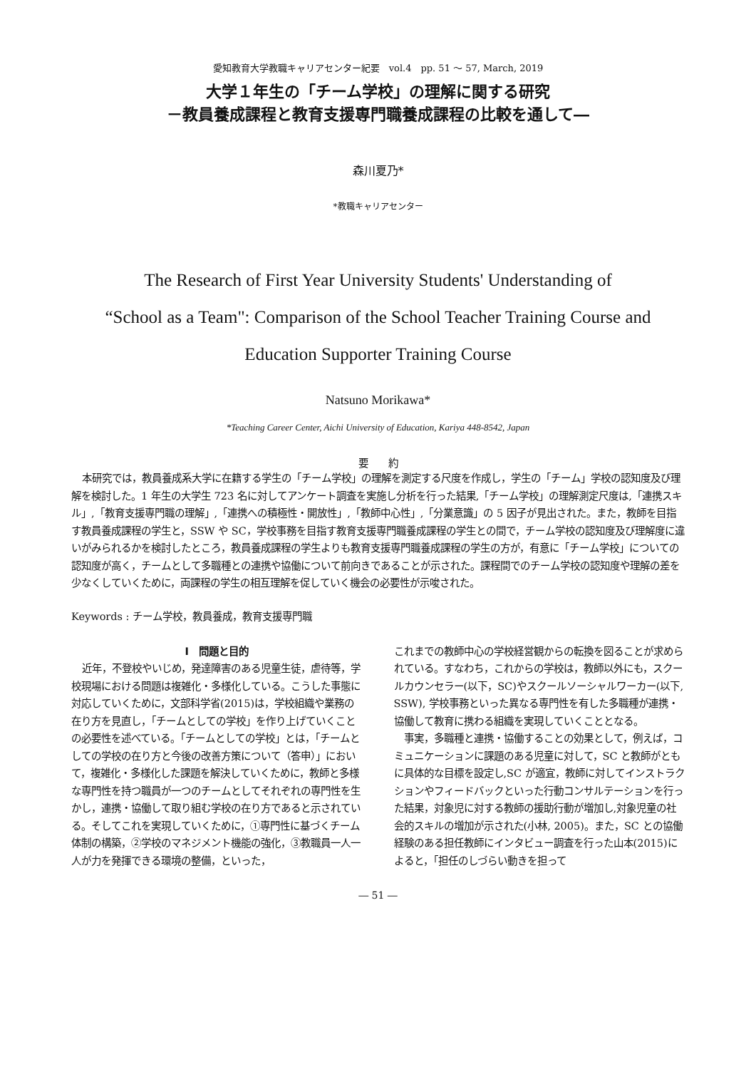愛知教育大学教職キャリアセンター紀要　vol.4　pp. 51 ～ 57, March, 2019
大学１年生の「チーム学校」の理解に関する研究
－教員養成課程と教育支援専門職養成課程の比較を通して―
森川夏乃*
*教職キャリアセンター
The Research of First Year University Students' Understanding of
“School as a Team": Comparison of the School Teacher Training Course and
Education Supporter Training Course
Natsuno Morikawa*
*Teaching Career Center, Aichi University of Education, Kariya 448-8542, Japan
要　　約
本研究では，教員養成系大学に在籍する学生の「チーム学校」の理解を測定する尺度を作成し，学生の「チーム」学校の認知度及び理解を検討した。1 年生の大学生 723 名に対してアンケート調査を実施し分析を行った結果,「チーム学校」の理解測定尺度は,「連携スキル」,「教育支援専門職の理解」,「連携への積極性・開放性」,「教師中心性」,「分業意識」の 5 因子が見出された。また，教師を目指す教員養成課程の学生と，SSW や SC，学校事務を目指す教育支援専門職養成課程の学生との間で，チーム学校の認知度及び理解度に違いがみられるかを検討したところ，教員養成課程の学生よりも教育支援専門職養成課程の学生の方が，有意に「チーム学校」についての認知度が高く，チームとして多職種との連携や協働について前向きであることが示された。課程間でのチーム学校の認知度や理解の差を少なくしていくために，両課程の学生の相互理解を促していく機会の必要性が示唆された。
Keywords : チーム学校，教員養成，教育支援専門職
Ⅰ　問題と目的
近年，不登校やいじめ，発達障害のある児童生徒，虐待等，学校現場における問題は複雑化・多様化している。こうした事態に対応していくために，文部科学省(2015)は，学校組織や業務の在り方を見直し，「チームとしての学校」を作り上げていくことの必要性を述べている。「チームとしての学校」とは，「チームとしての学校の在り方と今後の改善方策について（答申）」において，複雑化・多様化した課題を解決していくために，教師と多様な専門性を持つ職員が一つのチームとしてそれぞれの専門性を生かし，連携・協働して取り組む学校の在り方であると示されている。そしてこれを実現していくために，①専門性に基づくチーム体制の構築，②学校のマネジメント機能の強化，③教職員一人一人が力を発揮できる環境の整備，といった，
これまでの教師中心の学校経営観からの転換を図ることが求められている。すなわち，これからの学校は，教師以外にも，スクールカウンセラー(以下，SC)やスクールソーシャルワーカー(以下, SSW), 学校事務といった異なる専門性を有した多職種が連携・協働して教育に携わる組織を実現していくこととなる。
事実，多職種と連携・協働することの効果として，例えば，コミュニケーションに課題のある児童に対して，SC と教師がともに具体的な目標を設定し,SC が適宜，教師に対してインストラクションやフィードバックといった行動コンサルテーションを行った結果，対象児に対する教師の援助行動が増加し,対象児童の社会的スキルの増加が示された(小林, 2005)。また，SC との協働経験のある担任教師にインタビュー調査を行った山本(2015)によると，「担任のしづらい動きを担って
― 51 ―